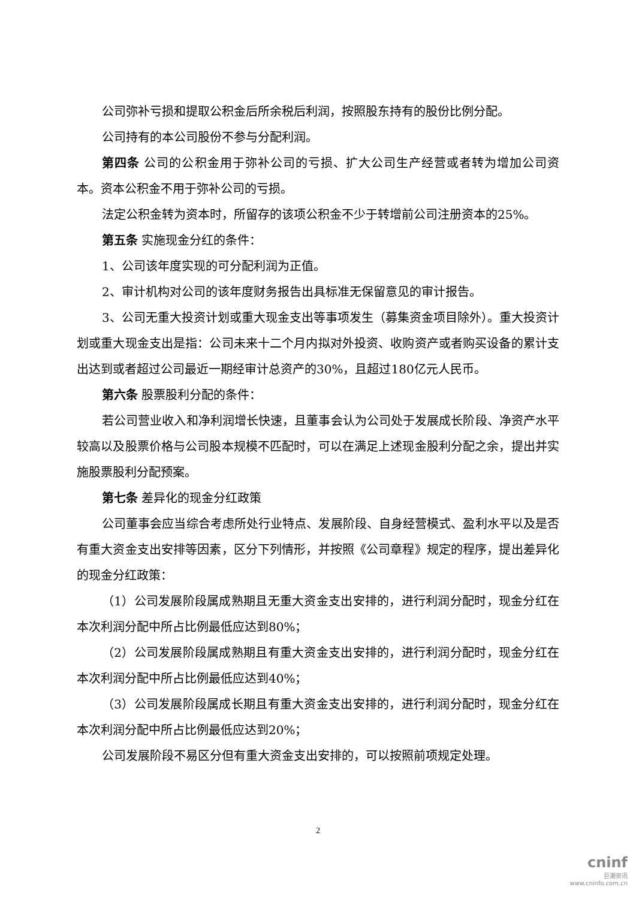公司弥补亏损和提取公积金后所余税后利润，按照股东持有的股份比例分配。
公司持有的本公司股份不参与分配利润。
第四条 公司的公积金用于弥补公司的亏损、扩大公司生产经营或者转为增加公司资本。资本公积金不用于弥补公司的亏损。
法定公积金转为资本时，所留存的该项公积金不少于转增前公司注册资本的25%。
第五条 实施现金分红的条件：
1、公司该年度实现的可分配利润为正值。
2、审计机构对公司的该年度财务报告出具标准无保留意见的审计报告。
3、公司无重大投资计划或重大现金支出等事项发生（募集资金项目除外）。重大投资计划或重大现金支出是指：公司未来十二个月内拟对外投资、收购资产或者购买设备的累计支出达到或者超过公司最近一期经审计总资产的30%，且超过180亿元人民币。
第六条 股票股利分配的条件：
若公司营业收入和净利润增长快速，且董事会认为公司处于发展成长阶段、净资产水平较高以及股票价格与公司股本规模不匹配时，可以在满足上述现金股利分配之余，提出并实施股票股利分配预案。
第七条 差异化的现金分红政策
公司董事会应当综合考虑所处行业特点、发展阶段、自身经营模式、盈利水平以及是否有重大资金支出安排等因素，区分下列情形，并按照《公司章程》规定的程序，提出差异化的现金分红政策：
（1）公司发展阶段属成熟期且无重大资金支出安排的，进行利润分配时，现金分红在本次利润分配中所占比例最低应达到80%；
（2）公司发展阶段属成熟期且有重大资金支出安排的，进行利润分配时，现金分红在本次利润分配中所占比例最低应达到40%；
（3）公司发展阶段属成长期且有重大资金支出安排的，进行利润分配时，现金分红在本次利润分配中所占比例最低应达到20%；
公司发展阶段不易区分但有重大资金支出安排的，可以按照前项规定处理。
2
cninf
巨潮资讯
www.cninfo.com.cn